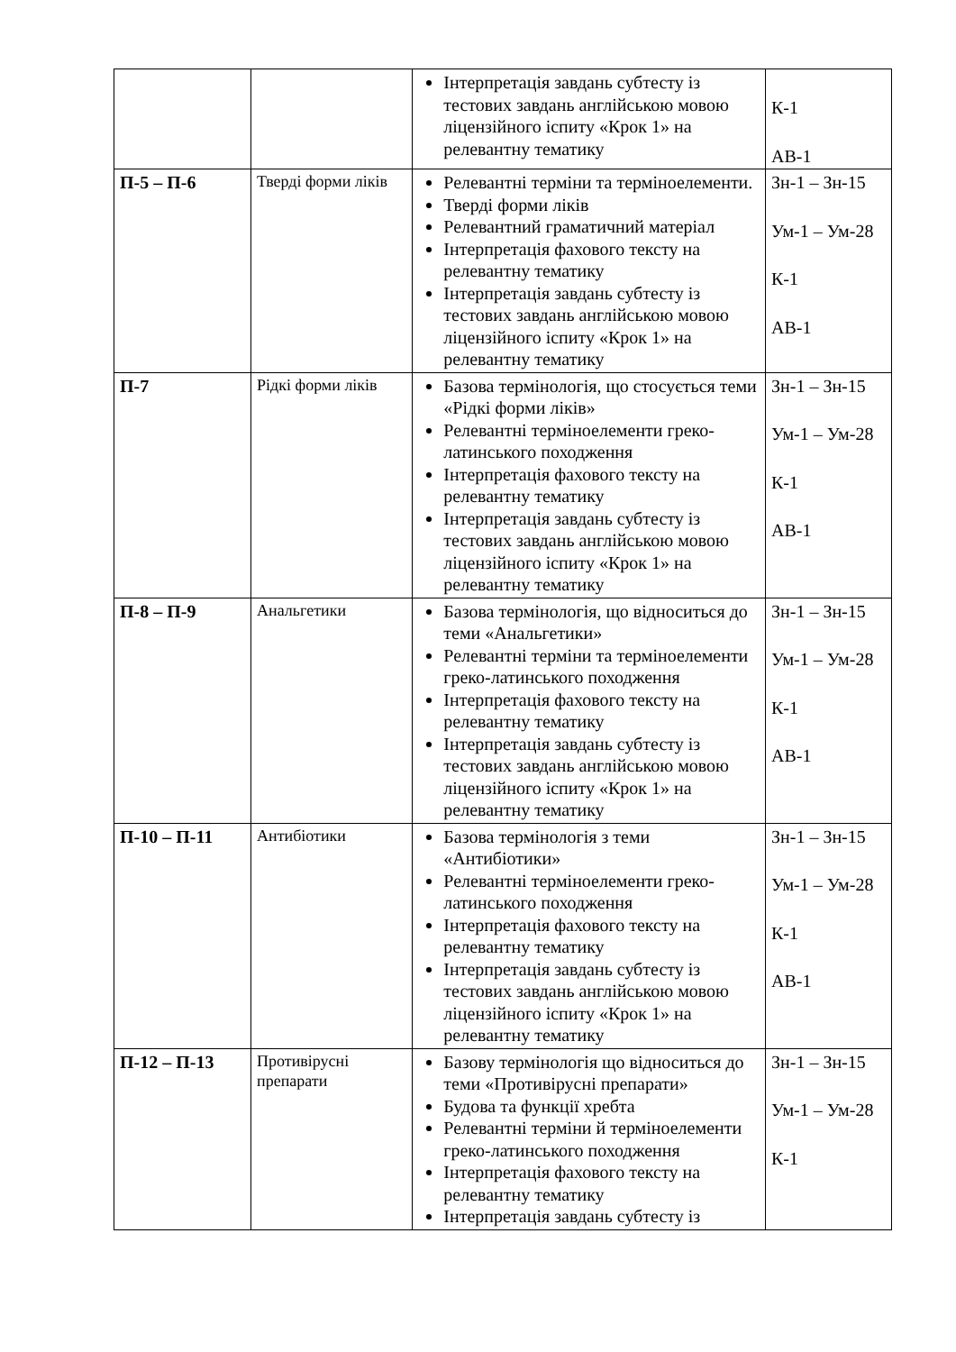| | | Інтерпретація завдань субтесту із тестових завдань англійською мовою ліцензійного іспиту «Крок 1» на релевантну тематику | К-1 АВ-1 |
| П-5 – П-6 | Тверді форми ліків | Релевантні терміни та терміноелементи. Тверді форми ліків Релевантний граматичний матеріал Інтерпретація фахового тексту на релевантну тематику Інтерпретація завдань субтесту із тестових завдань англійською мовою ліцензійного іспиту «Крок 1» на релевантну тематику | Зн-1 – Зн-15 Ум-1 – Ум-28 К-1 АВ-1 |
| П-7 | Рідкі форми ліків | Базова термінологія, що стосується теми «Рідкі форми ліків» Релевантні терміноелементи греко-латинського походження Інтерпретація фахового тексту на релевантну тематику Інтерпретація завдань субтесту із тестових завдань англійською мовою ліцензійного іспиту «Крок 1» на релевантну тематику | Зн-1 – Зн-15 Ум-1 – Ум-28 К-1 АВ-1 |
| П-8 – П-9 | Анальгетики | Базова термінологія, що відноситься до теми «Анальгетики» Релевантні терміни та терміноелементи греко-латинського походження Інтерпретація фахового тексту на релевантну тематику Інтерпретація завдань субтесту із тестових завдань англійською мовою ліцензійного іспиту «Крок 1» на релевантну тематику | Зн-1 – Зн-15 Ум-1 – Ум-28 К-1 АВ-1 |
| П-10 – П-11 | Антибіотики | Базова термінологія з теми «Антибіотики» Релевантні терміноелементи греко-латинського походження Інтерпретація фахового тексту на релевантну тематику Інтерпретація завдань субтесту із тестових завдань англійською мовою ліцензійного іспиту «Крок 1» на релевантну тематику | Зн-1 – Зн-15 Ум-1 – Ум-28 К-1 АВ-1 |
| П-12 – П-13 | Противірусні препарати | Базову термінологія що відноситься до теми «Противірусні препарати» Будова та функції хребта Релевантні терміни й терміноелементи греко-латинського походження Інтерпретація фахового тексту на релевантну тематику Інтерпретація завдань субтесту із | Зн-1 – Зн-15 Ум-1 – Ум-28 К-1 |